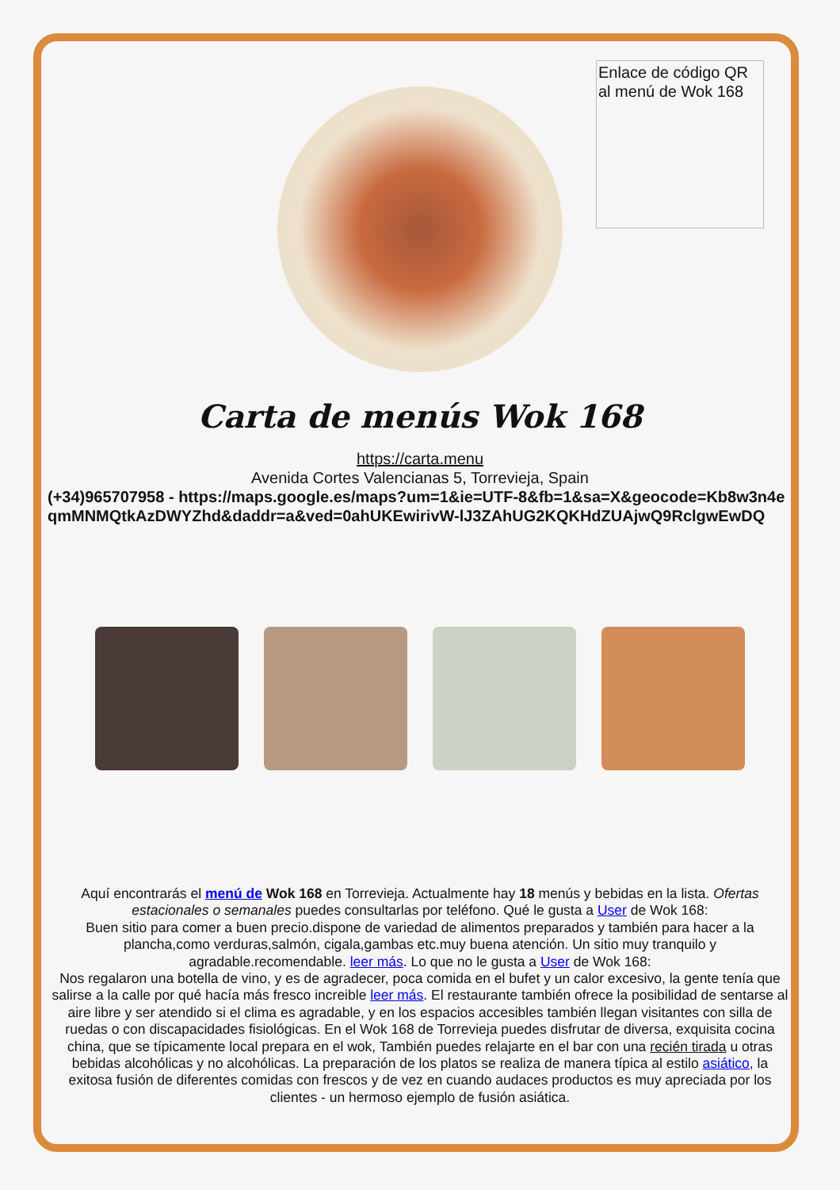Enlace de código QR al menú de Wok 168
Carta de menús Wok 168
https://carta.menu
Avenida Cortes Valencianas 5, Torrevieja, Spain
(+34)965707958 - https://maps.google.es/maps?um=1&ie=UTF-8&fb=1&sa=X&geocode=Kb8w3n4eqmMNMQtkAzDWYZhd&daddr=a&ved=0ahUKEwirivW-lJ3ZAhUG2KQKHdZUAjwQ9RclgwEwDQ
Aquí encontrarás el menú de Wok 168 en Torrevieja. Actualmente hay 18 menús y bebidas en la lista. Ofertas estacionales o semanales puedes consultarlas por teléfono. Qué le gusta a User de Wok 168:
Buen sitio para comer a buen precio.dispone de variedad de alimentos preparados y también para hacer a la plancha,como verduras,salmón, cigala,gambas etc.muy buena atención. Un sitio muy tranquilo y agradable.recomendable. leer más. Lo que no le gusta a User de Wok 168:
Nos regalaron una botella de vino, y es de agradecer, poca comida en el bufet y un calor excesivo, la gente tenía que salirse a la calle por qué hacía más fresco increible leer más. El restaurante también ofrece la posibilidad de sentarse al aire libre y ser atendido si el clima es agradable, y en los espacios accesibles también llegan visitantes con silla de ruedas o con discapacidades fisiológicas. En el Wok 168 de Torrevieja puedes disfrutar de diversa, exquisita cocina china, que se típicamente local prepara en el wok, También puedes relajarte en el bar con una recién tirada u otras bebidas alcohólicas y no alcohólicas. La preparación de los platos se realiza de manera típica al estilo asiático, la exitosa fusión de diferentes comidas con frescos y de vez en cuando audaces productos es muy apreciada por los clientes - un hermoso ejemplo de fusión asiática.